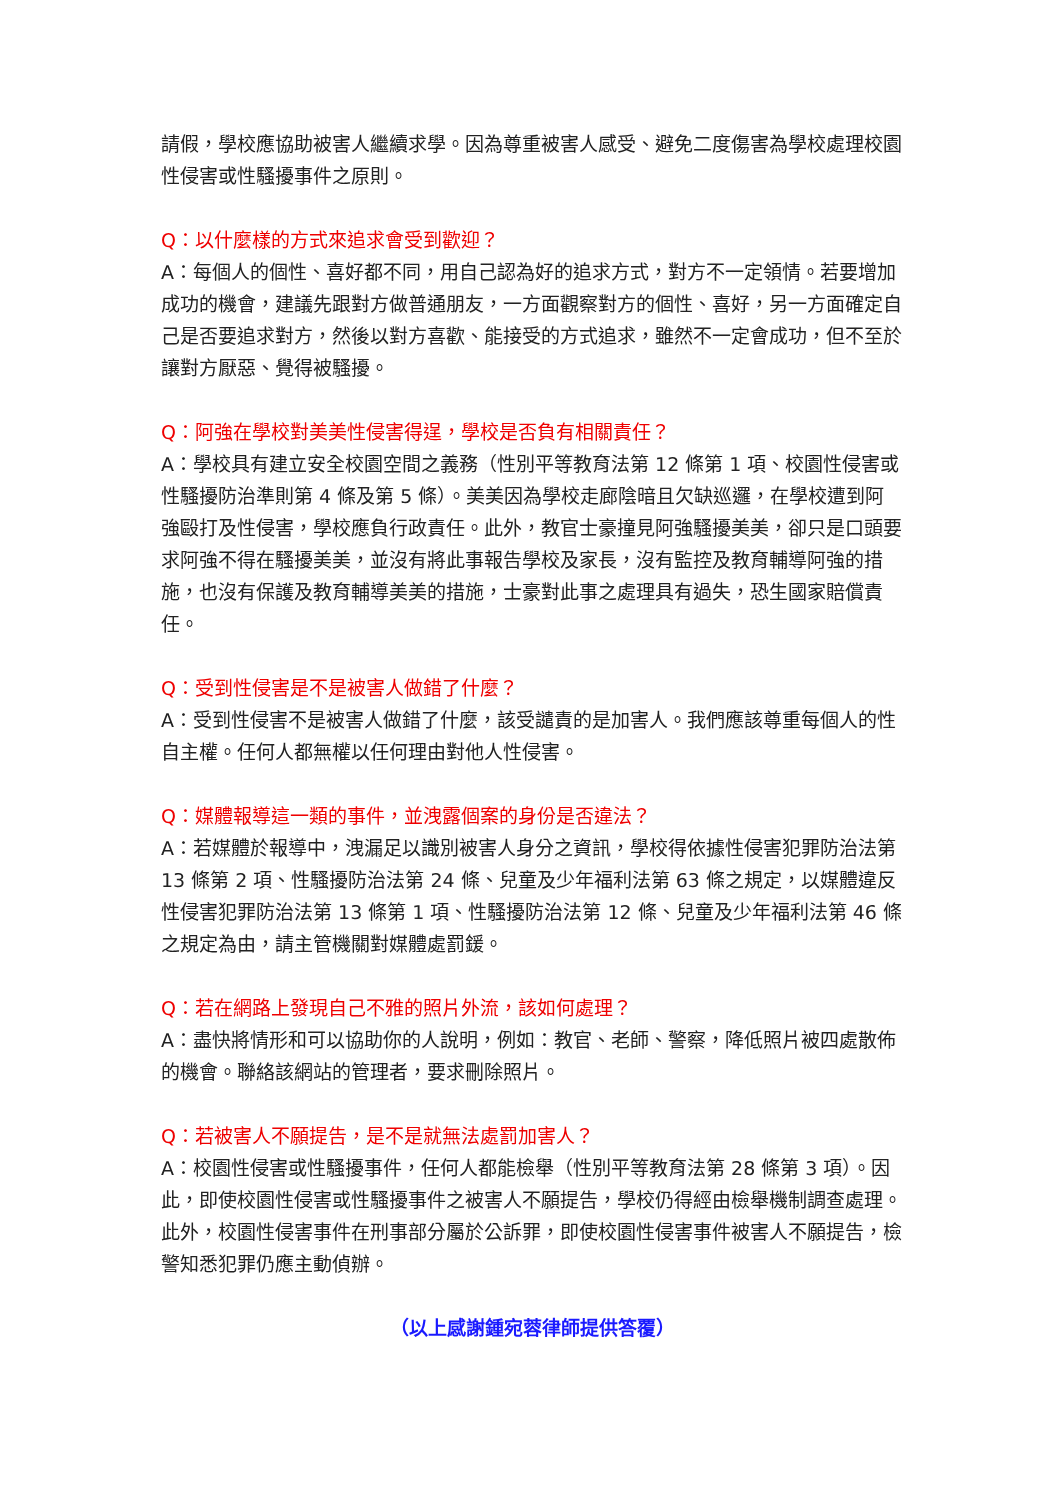請假，學校應協助被害人繼續求學。因為尊重被害人感受、避免二度傷害為學校處理校園性侵害或性騷擾事件之原則。
Q：以什麼樣的方式來追求會受到歡迎？
A：每個人的個性、喜好都不同，用自己認為好的追求方式，對方不一定領情。若要增加成功的機會，建議先跟對方做普通朋友，一方面觀察對方的個性、喜好，另一方面確定自己是否要追求對方，然後以對方喜歡、能接受的方式追求，雖然不一定會成功，但不至於讓對方厭惡、覺得被騷擾。
Q：阿強在學校對美美性侵害得逞，學校是否負有相關責任？
A：學校具有建立安全校園空間之義務（性別平等教育法第 12 條第 1 項、校園性侵害或性騷擾防治準則第 4 條及第 5 條）。美美因為學校走廊陰暗且欠缺巡邏，在學校遭到阿強毆打及性侵害，學校應負行政責任。此外，教官士豪撞見阿強騷擾美美，卻只是口頭要求阿強不得在騷擾美美，並沒有將此事報告學校及家長，沒有監控及教育輔導阿強的措施，也沒有保護及教育輔導美美的措施，士豪對此事之處理具有過失，恐生國家賠償責任。
Q：受到性侵害是不是被害人做錯了什麼？
A：受到性侵害不是被害人做錯了什麼，該受譴責的是加害人。我們應該尊重每個人的性自主權。任何人都無權以任何理由對他人性侵害。
Q：媒體報導這一類的事件，並洩露個案的身份是否違法？
A：若媒體於報導中，洩漏足以識別被害人身分之資訊，學校得依據性侵害犯罪防治法第 13 條第 2 項、性騷擾防治法第 24 條、兒童及少年福利法第 63 條之規定，以媒體違反性侵害犯罪防治法第 13 條第 1 項、性騷擾防治法第 12 條、兒童及少年福利法第 46 條之規定為由，請主管機關對媒體處罰鍰。
Q：若在網路上發現自己不雅的照片外流，該如何處理？
A：盡快將情形和可以協助你的人說明，例如：教官、老師、警察，降低照片被四處散佈的機會。聯絡該網站的管理者，要求刪除照片。
Q：若被害人不願提告，是不是就無法處罰加害人？
A：校園性侵害或性騷擾事件，任何人都能檢舉（性別平等教育法第 28 條第 3 項）。因此，即使校園性侵害或性騷擾事件之被害人不願提告，學校仍得經由檢舉機制調查處理。此外，校園性侵害事件在刑事部分屬於公訴罪，即使校園性侵害事件被害人不願提告，檢警知悉犯罪仍應主動偵辦。
（以上感謝鍾宛蓉律師提供答覆）